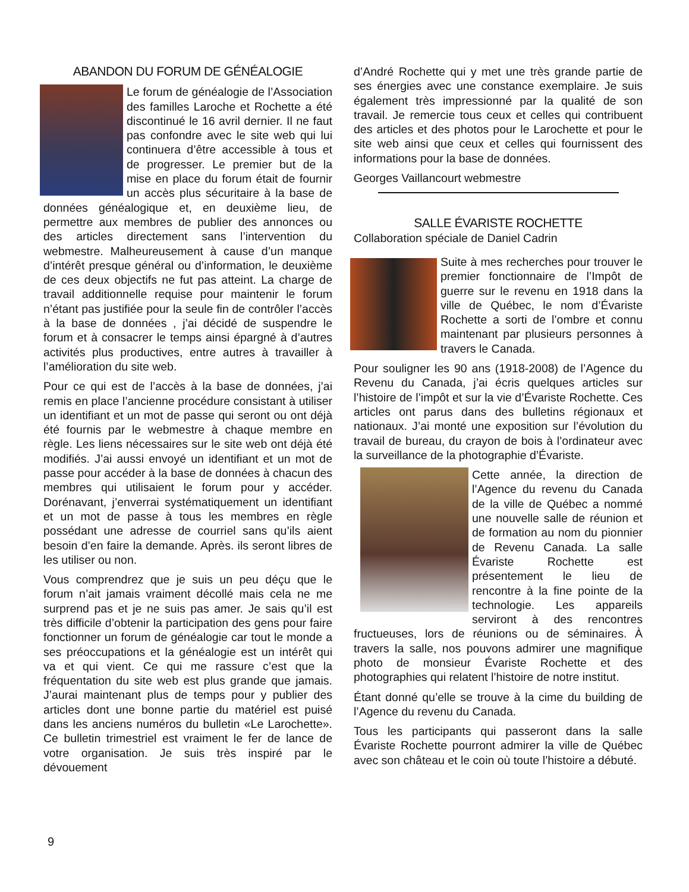ABANDON DU FORUM DE GÉNÉALOGIE
Le forum de généalogie de l’Association des familles Laroche et Rochette a été discontinué le 16 avril dernier. Il ne faut pas confondre avec le site web qui lui continuera d’être accessible à tous et de progresser. Le premier but de la mise en place du forum était de fournir un accès plus sécuritaire à la base de données généalogique et, en deuxième lieu, de permettre aux membres de publier des annonces ou des articles directement sans l’intervention du webmestre. Malheureusement à cause d’un manque d’intérêt presque général ou d’information, le deuxième de ces deux objectifs ne fut pas atteint. La charge de travail additionnelle requise pour maintenir le forum n’étant pas justifiée pour la seule fin de contrôler l’accès à la base de données , j’ai décidé de suspendre le forum et à consacrer le temps ainsi épargné à d’autres activités plus productives, entre autres à travailler à l’amélioration du site web.
Pour ce qui est de l’accès à la base de données, j’ai remis en place l’ancienne procédure consistant à utiliser un identifiant et un mot de passe qui seront ou ont déjà été fournis par le webmestre à chaque membre en règle. Les liens nécessaires sur le site web ont déjà été modifiés. J’ai aussi envoyé un identifiant et un mot de passe pour accéder à la base de données à chacun des membres qui utilisaient le forum pour y accéder. Dorénavant, j’enverrai systématiquement un identifiant et un mot de passe à tous les membres en règle possédant une adresse de courriel sans qu’ils aient besoin d’en faire la demande. Après. ils seront libres de les utiliser ou non.
Vous comprendrez que je suis un peu déçu que le forum n’ait jamais vraiment décollé mais cela ne me surprend pas et je ne suis pas amer. Je sais qu’il est très difficile d’obtenir la participation des gens pour faire fonctionner un forum de généalogie car tout le monde a ses préoccupations et la généalogie est un intérêt qui va et qui vient. Ce qui me rassure c’est que la fréquentation du site web est plus grande que jamais. J’aurai maintenant plus de temps pour y publier des articles dont une bonne partie du matériel est puisé dans les anciens numéros du bulletin «Le Larochette». Ce bulletin trimestriel est vraiment le fer de lance de votre organisation. Je suis très inspiré par le dévouement
d’André Rochette qui y met une très grande partie de ses énergies avec une constance exemplaire. Je suis également très impressionné par la qualité de son travail. Je remercie tous ceux et celles qui contribuent des articles et des photos pour le Larochette et pour le site web ainsi que ceux et celles qui fournissent des informations pour la base de données.
Georges Vaillancourt webmestre
SALLE ÉVARISTE ROCHETTE
Collaboration spéciale de Daniel Cadrin
Suite à mes recherches pour trouver le premier fonctionnaire de l’Impôt de guerre sur le revenu en 1918 dans la ville de Québec, le nom d’Évariste Rochette a sorti de l’ombre et connu maintenant par plusieurs personnes à travers le Canada.
Pour souligner les 90 ans (1918-2008) de l’Agence du Revenu du Canada, j’ai écris quelques articles sur l’histoire de l’impôt et sur la vie d’Évariste Rochette. Ces articles ont parus dans des bulletins régionaux et nationaux. J’ai monté une exposition sur l’évolution du travail de bureau, du crayon de bois à l’ordinateur avec la surveillance de la photographie d’Évariste.
Cette année, la direction de l’Agence du revenu du Canada de la ville de Québec a nommé une nouvelle salle de réunion et de formation au nom du pionnier de Revenu Canada. La salle Évariste Rochette est présentement le lieu de rencontre à la fine pointe de la technologie. Les appareils serviront à des rencontres fructueuses, lors de réunions ou de séminaires. À travers la salle, nos pouvons admirer une magnifique photo de monsieur Évariste Rochette et des photographies qui relatent l’histoire de notre institut.
Étant donné qu’elle se trouve à la cime du building de l’Agence du revenu du Canada.
Tous les participants qui passeront dans la salle Évariste Rochette pourront admirer la ville de Québec avec son château et le coin où toute l’histoire a débuté.
9